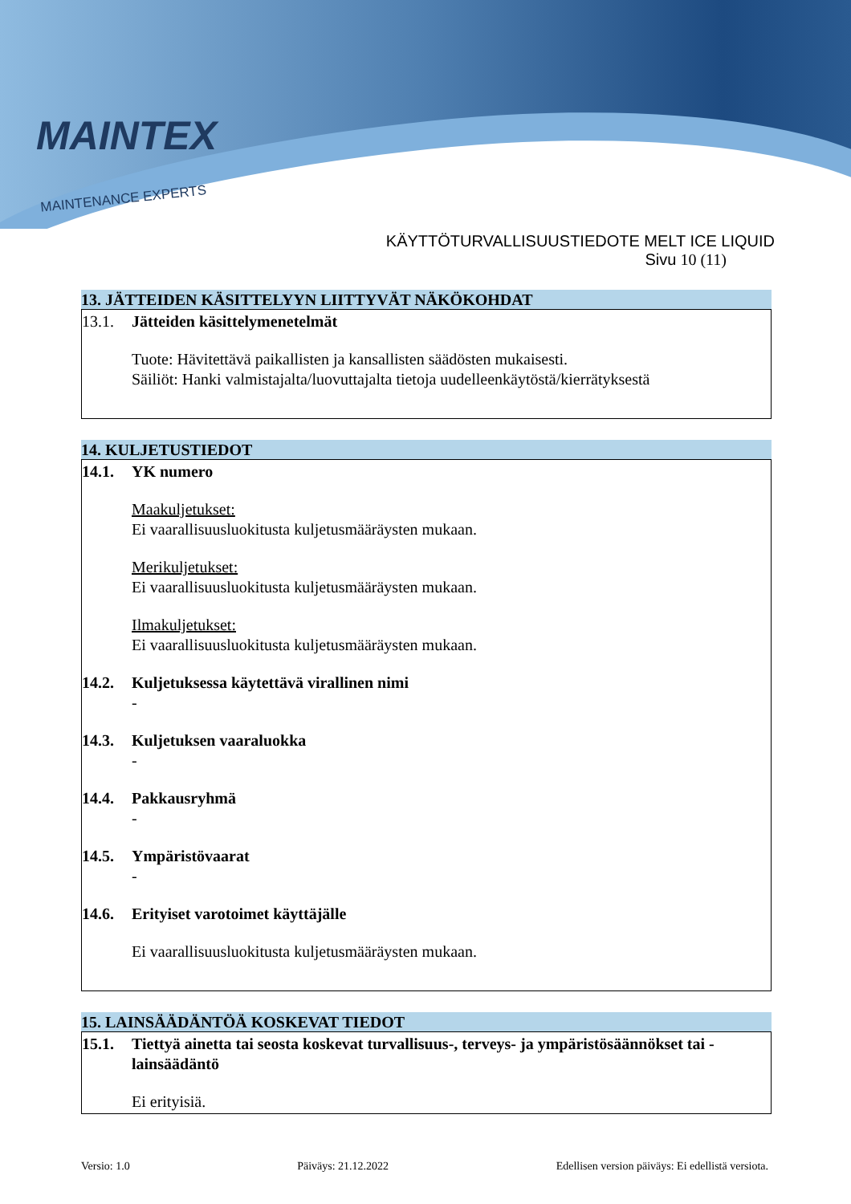MAINTEX
MAINTENANCE EXPERTS
KÄYTTÖTURVALLISUUSTIEDOTE MELT ICE LIQUID
Sivu 10 (11)
13. JÄTTEIDEN KÄSITTELYYN LIITTYVÄT NÄKÖKOHDAT
13.1. Jätteiden käsittelymenetelmät
Tuote: Hävitettävä paikallisten ja kansallisten säädösten mukaisesti.
Säiliöt: Hanki valmistajalta/luovuttajalta tietoja uudelleenkäytöstä/kierrätyksestä
14. KULJETUSTIEDOT
14.1. YK numero
Maakuljetukset:
Ei vaarallisuusluokitusta kuljetusmääräysten mukaan.
Merikuljetukset:
Ei vaarallisuusluokitusta kuljetusmääräysten mukaan.
Ilmakuljetukset:
Ei vaarallisuusluokitusta kuljetusmääräysten mukaan.
14.2. Kuljetuksessa käytettävä virallinen nimi
-
14.3. Kuljetuksen vaaraluokka
-
14.4. Pakkausryhmä
-
14.5. Ympäristövaarat
-
14.6. Erityiset varotoimet käyttäjälle
Ei vaarallisuusluokitusta kuljetusmääräysten mukaan.
15. LAINSÄÄDÄNTÖÄ KOSKEVAT TIEDOT
15.1. Tiettyä ainetta tai seosta koskevat turvallisuus-, terveys- ja ympäristösäännökset tai -lainsäädäntö
Ei erityisiä.
Versio: 1.0 Päiväys: 21.12.2022 Edellisen version päiväys: Ei edellistä versiota.